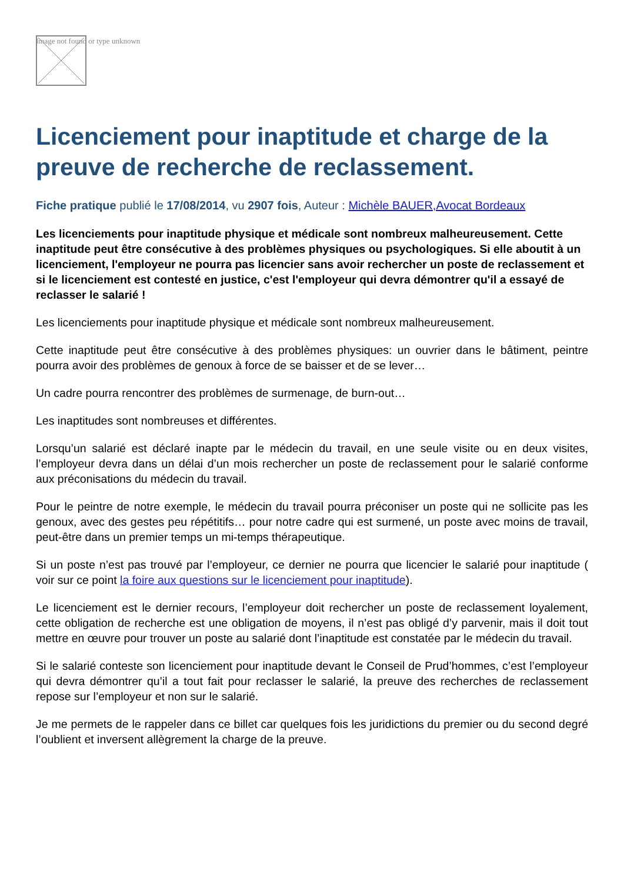Image not found or type unknown
Licenciement pour inaptitude et charge de la preuve de recherche de reclassement.
Fiche pratique publié le 17/08/2014, vu 2907 fois, Auteur : Michèle BAUER,Avocat Bordeaux
Les licenciements pour inaptitude physique et médicale sont nombreux malheureusement. Cette inaptitude peut être consécutive à des problèmes physiques ou psychologiques. Si elle aboutit à un licenciement, l'employeur ne pourra pas licencier sans avoir rechercher un poste de reclassement et si le licenciement est contesté en justice, c'est l'employeur qui devra démontrer qu'il a essayé de reclasser le salarié !
Les licenciements pour inaptitude physique et médicale sont nombreux malheureusement.
Cette inaptitude peut être consécutive à des problèmes physiques: un ouvrier dans le bâtiment, peintre pourra avoir des problèmes de genoux à force de se baisser et de se lever…
Un cadre pourra rencontrer des problèmes de surmenage, de burn-out…
Les inaptitudes sont nombreuses et différentes.
Lorsqu’un salarié est déclaré inapte par le médecin du travail, en une seule visite ou en deux visites, l’employeur devra dans un délai d’un mois rechercher un poste de reclassement pour le salarié conforme aux préconisations du médecin du travail.
Pour le peintre de notre exemple, le médecin du travail pourra préconiser un poste qui ne sollicite pas les genoux, avec des gestes peu répétitifs… pour notre cadre qui est surmené, un poste avec moins de travail, peut-être dans un premier temps un mi-temps thérapeutique.
Si un poste n’est pas trouvé par l’employeur, ce dernier ne pourra que licencier le salarié pour inaptitude ( voir sur ce point la foire aux questions sur le licenciement pour inaptitude).
Le licenciement est le dernier recours, l’employeur doit rechercher un poste de reclassement loyalement, cette obligation de recherche est une obligation de moyens, il n’est pas obligé d’y parvenir, mais il doit tout mettre en œuvre pour trouver un poste au salarié dont l’inaptitude est constatée par le médecin du travail.
Si le salarié conteste son licenciement pour inaptitude devant le Conseil de Prud’hommes, c’est l’employeur qui devra démontrer qu’il a tout fait pour reclasser le salarié, la preuve des recherches de reclassement repose sur l’employeur et non sur le salarié.
Je me permets de le rappeler dans ce billet car quelques fois les juridictions du premier ou du second degré l’oublient et inversent allègrement la charge de la preuve.